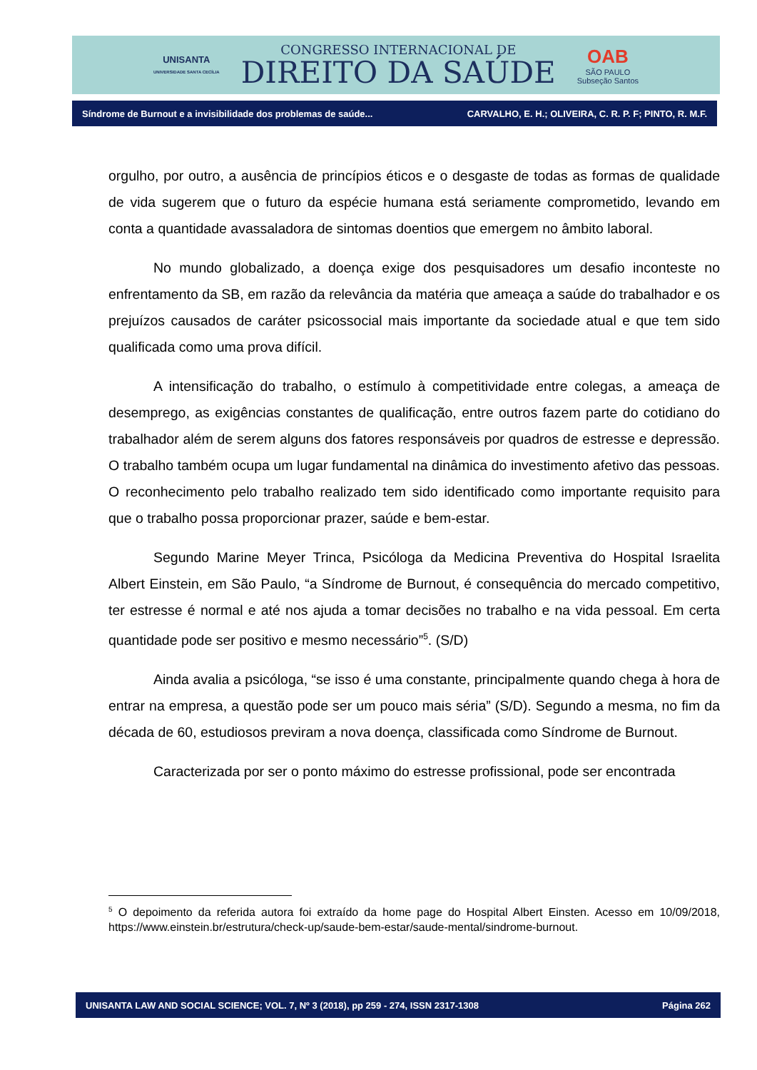UNISANTA
UNIVERSIDADE SANTA CECÍLIA
CONGRESSO INTERNACIONAL DE
DIREITO DA SAÚDE
OAB
SÃO PAULO
Subseção Santos
Síndrome de Burnout e a invisibilidade dos problemas de saúde... CARVALHO, E. H.; OLIVEIRA, C. R. P. F; PINTO, R. M.F.
orgulho, por outro, a ausência de princípios éticos e o desgaste de todas as formas de qualidade de vida sugerem que o futuro da espécie humana está seriamente comprometido, levando em conta a quantidade avassaladora de sintomas doentios que emergem no âmbito laboral.
No mundo globalizado, a doença exige dos pesquisadores um desafio inconteste no enfrentamento da SB, em razão da relevância da matéria que ameaça a saúde do trabalhador e os prejuízos causados de caráter psicossocial mais importante da sociedade atual e que tem sido qualificada como uma prova difícil.
A intensificação do trabalho, o estímulo à competitividade entre colegas, a ameaça de desemprego, as exigências constantes de qualificação, entre outros fazem parte do cotidiano do trabalhador além de serem alguns dos fatores responsáveis por quadros de estresse e depressão. O trabalho também ocupa um lugar fundamental na dinâmica do investimento afetivo das pessoas. O reconhecimento pelo trabalho realizado tem sido identificado como importante requisito para que o trabalho possa proporcionar prazer, saúde e bem-estar.
Segundo Marine Meyer Trinca, Psicóloga da Medicina Preventiva do Hospital Israelita Albert Einstein, em São Paulo, “a Síndrome de Burnout, é consequência do mercado competitivo, ter estresse é normal e até nos ajuda a tomar decisões no trabalho e na vida pessoal. Em certa quantidade pode ser positivo e mesmo necessário”<sup>5</sup>. (S/D)
Ainda avalia a psicóloga, “se isso é uma constante, principalmente quando chega à hora de entrar na empresa, a questão pode ser um pouco mais séria” (S/D). Segundo a mesma, no fim da década de 60, estudiosos previram a nova doença, classificada como Síndrome de Burnout.
Caracterizada por ser o ponto máximo do estresse profissional, pode ser encontrada
<sup>5</sup> O depoimento da referida autora foi extraído da home page do Hospital Albert Einsten. Acesso em 10/09/2018, https://www.einstein.br/estrutura/check-up/saude-bem-estar/saude-mental/sindrome-burnout.
UNISANTA LAW AND SOCIAL SCIENCE; VOL. 7, Nº 3 (2018), pp 259 - 274, ISSN 2317-1308 Página 262